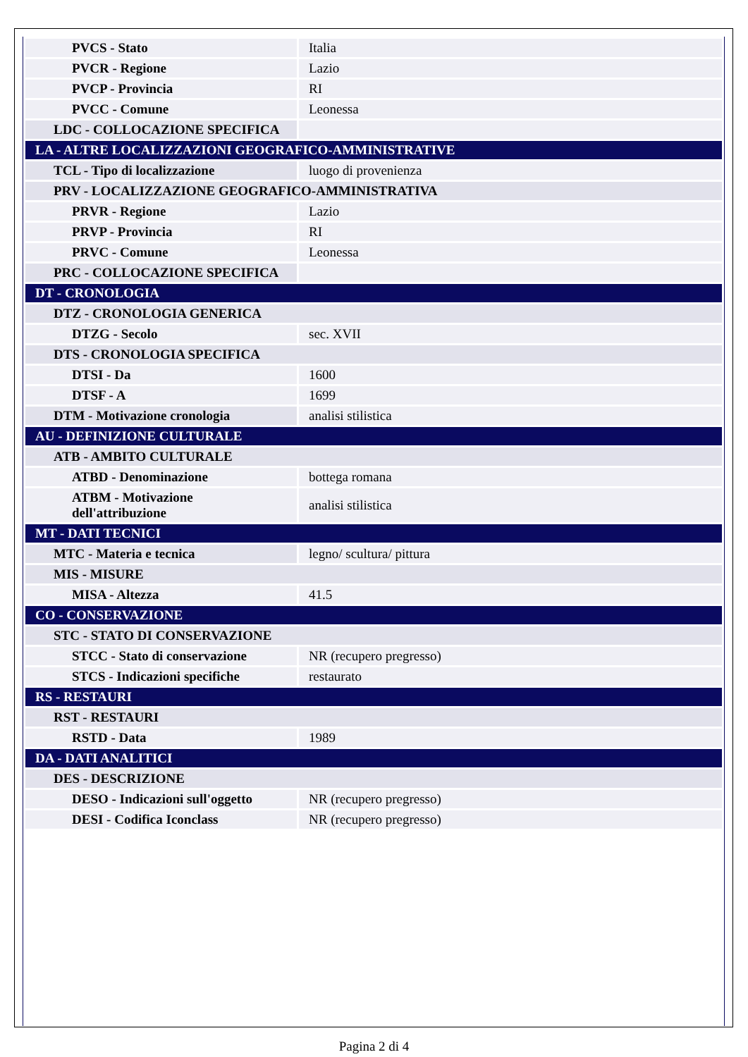| PVCS - Stato | Italia |
| PVCR - Regione | Lazio |
| PVCP - Provincia | RI |
| PVCC - Comune | Leonessa |
| LDC - COLLOCAZIONE SPECIFICA | |
| LA - ALTRE LOCALIZZAZIONI GEOGRAFICO-AMMINISTRATIVE | |
| TCL - Tipo di localizzazione | luogo di provenienza |
| PRV - LOCALIZZAZIONE GEOGRAFICO-AMMINISTRATIVA | |
| PRVR - Regione | Lazio |
| PRVP - Provincia | RI |
| PRVC - Comune | Leonessa |
| PRC - COLLOCAZIONE SPECIFICA | |
| DT - CRONOLOGIA | |
| DTZ - CRONOLOGIA GENERICA | |
| DTZG - Secolo | sec. XVII |
| DTS - CRONOLOGIA SPECIFICA | |
| DTSI - Da | 1600 |
| DTSF - A | 1699 |
| DTM - Motivazione cronologia | analisi stilistica |
| AU - DEFINIZIONE CULTURALE | |
| ATB - AMBITO CULTURALE | |
| ATBD - Denominazione | bottega romana |
| ATBM - Motivazione dell'attribuzione | analisi stilistica |
| MT - DATI TECNICI | |
| MTC - Materia e tecnica | legno/ scultura/ pittura |
| MIS - MISURE | |
| MISA - Altezza | 41.5 |
| CO - CONSERVAZIONE | |
| STC - STATO DI CONSERVAZIONE | |
| STCC - Stato di conservazione | NR (recupero pregresso) |
| STCS - Indicazioni specifiche | restaurato |
| RS - RESTAURI | |
| RST - RESTAURI | |
| RSTD - Data | 1989 |
| DA - DATI ANALITICI | |
| DES - DESCRIZIONE | |
| DESO - Indicazioni sull'oggetto | NR (recupero pregresso) |
| DESI - Codifica Iconclass | NR (recupero pregresso) |
Pagina 2 di 4